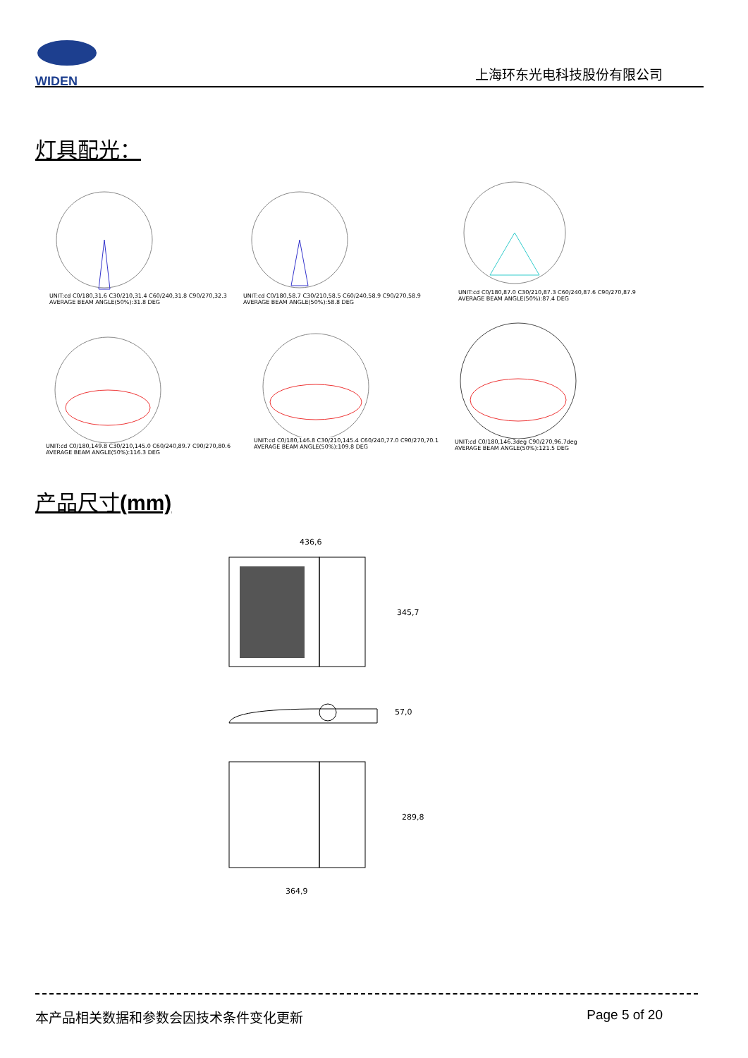WIDEN
上海环东光电科技股份有限公司
灯具配光：
UNIT:cd C0/180,31.6 C30/210,31.4 C60/240,31.8 C90/270,32.3
AVERAGE BEAM ANGLE(50%):31.8 DEG
UNIT:cd C0/180,58.7 C30/210,58.5 C60/240,58.9 C90/270,58.9
AVERAGE BEAM ANGLE(50%):58.8 DEG
UNIT:cd C0/180,87.0 C30/210,87.3 C60/240,87.6 C90/270,87.9
AVERAGE BEAM ANGLE(50%):87.4 DEG
UNIT:cd C0/180,149.8 C30/210,145.0 C60/240,89.7 C90/270,80.6
AVERAGE BEAM ANGLE(50%):116.3 DEG
UNIT:cd C0/180,146.8 C30/210,145.4 C60/240,77.0 C90/270,70.1
AVERAGE BEAM ANGLE(50%):109.8 DEG
UNIT:cd C0/180,146.3deg C90/270,96.7deg
AVERAGE BEAM ANGLE(50%):121.5 DEG
产品尺寸(mm)
436,6
345,7
57,0
289,8
364,9
本产品相关数据和参数会因技术条件变化更新 Page 5 of 20